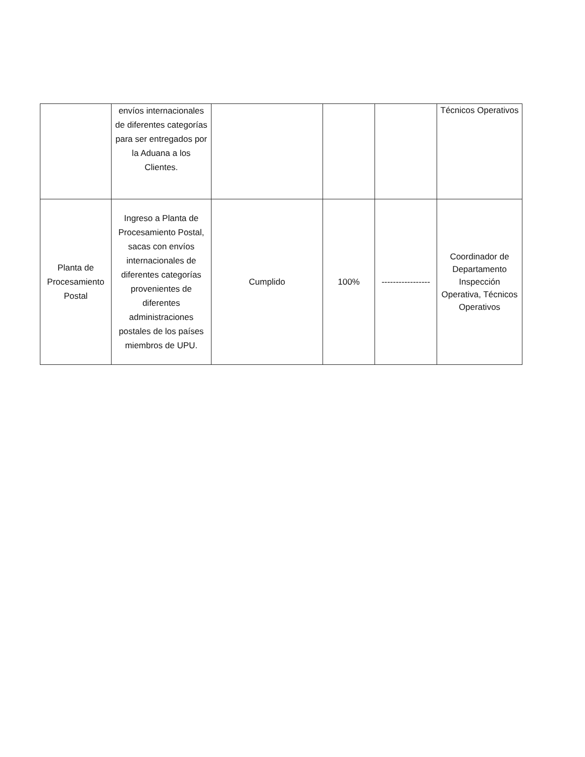| | envíos internacionales de diferentes categorías para ser entregados por la Aduana a los Clientes. | | | | Técnicos Operativos |
| Planta de Procesamiento Postal | Ingreso a Planta de Procesamiento Postal, sacas con envíos internacionales de diferentes categorías provenientes de diferentes administraciones postales de los países miembros de UPU. | Cumplido | 100% | ----------------- | Coordinador de Departamento Inspección Operativa, Técnicos Operativos |